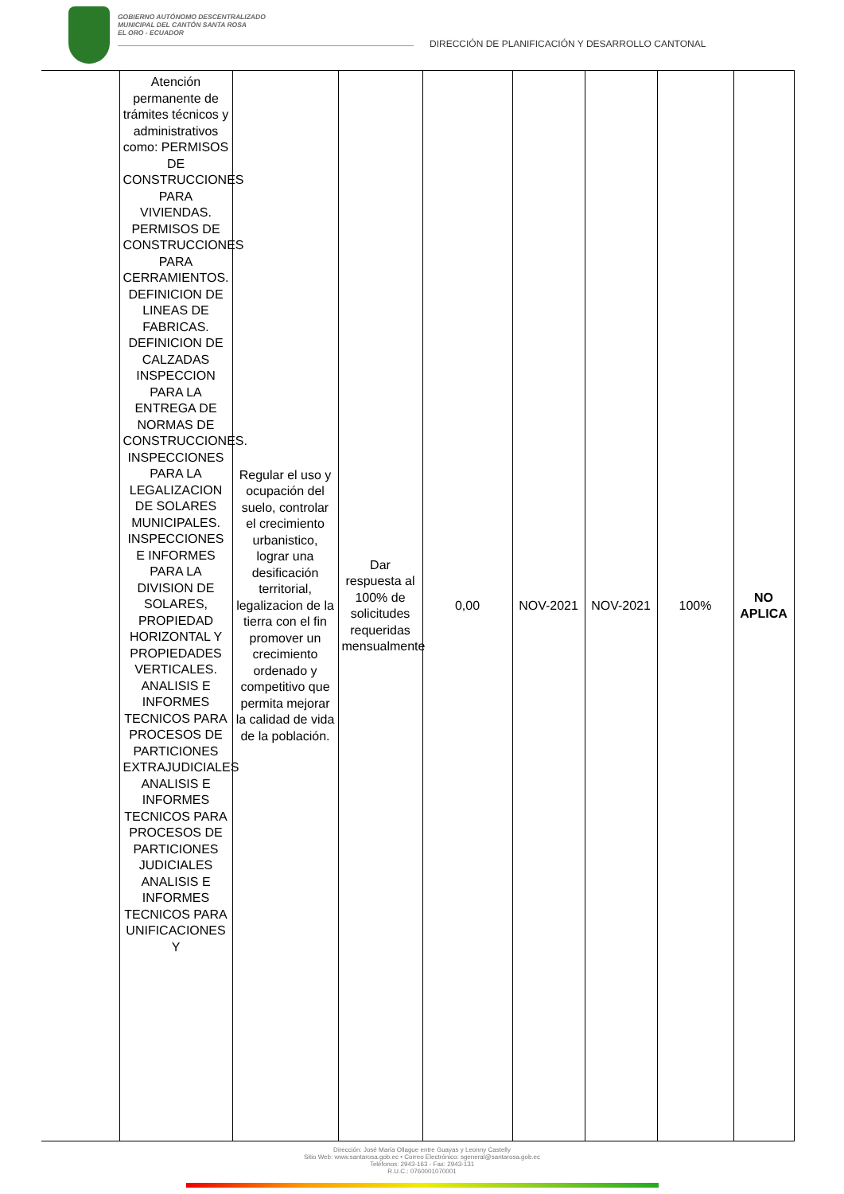GOBIERNO AUTÓNOMO DESCENTRALIZADO
MUNICIPAL DEL CANTÓN SANTA ROSA
EL ORO - ECUADOR
DIRECCIÓN DE PLANIFICACIÓN Y DESARROLLO CANTONAL
| | Atención permanente de trámites técnicos y administrativos como: PERMISOS DE CONSTRUCCIONES PARA VIVIENDAS. PERMISOS DE CONSTRUCCIONES PARA CERRAMIENTOS. DEFINICION DE LINEAS DE FABRICAS. DEFINICION DE CALZADAS INSPECCION PARA LA ENTREGA DE NORMAS DE CONSTRUCCIONES. INSPECCIONES PARA LA LEGALIZACION DE SOLARES MUNICIPALES. INSPECCIONES E INFORMES PARA LA DIVISION DE SOLARES, PROPIEDAD HORIZONTAL Y PROPIEDADES VERTICALES. ANALISIS E INFORMES TECNICOS PARA PROCESOS DE PARTICIONES EXTRAJUDICIALES ANALISIS E INFORMES TECNICOS PARA PROCESOS DE PARTICIONES JUDICIALES ANALISIS E INFORMES TECNICOS PARA UNIFICACIONES Y | Regular el uso y ocupación del suelo, controlar el crecimiento urbanistico, lograr una desificación territorial, legalizacion de la tierra con el fin promover un crecimiento ordenado y competitivo que permita mejorar la calidad de vida de la población. | Dar respuesta al 100% de solicitudes requeridas mensualmente | 0,00 | NOV-2021 | NOV-2021 | 100% | NO APLICA |
Dirección: José María Ollague entre Guayas y Leonny Castelly
Sitio Web: www.santarosa.gob.ec • Correo Electrónico: sgeneral@santarosa.gob.ec
Teléfonos: 2943-163 - Fax: 2943-131
R.U.C.: 0760001070001